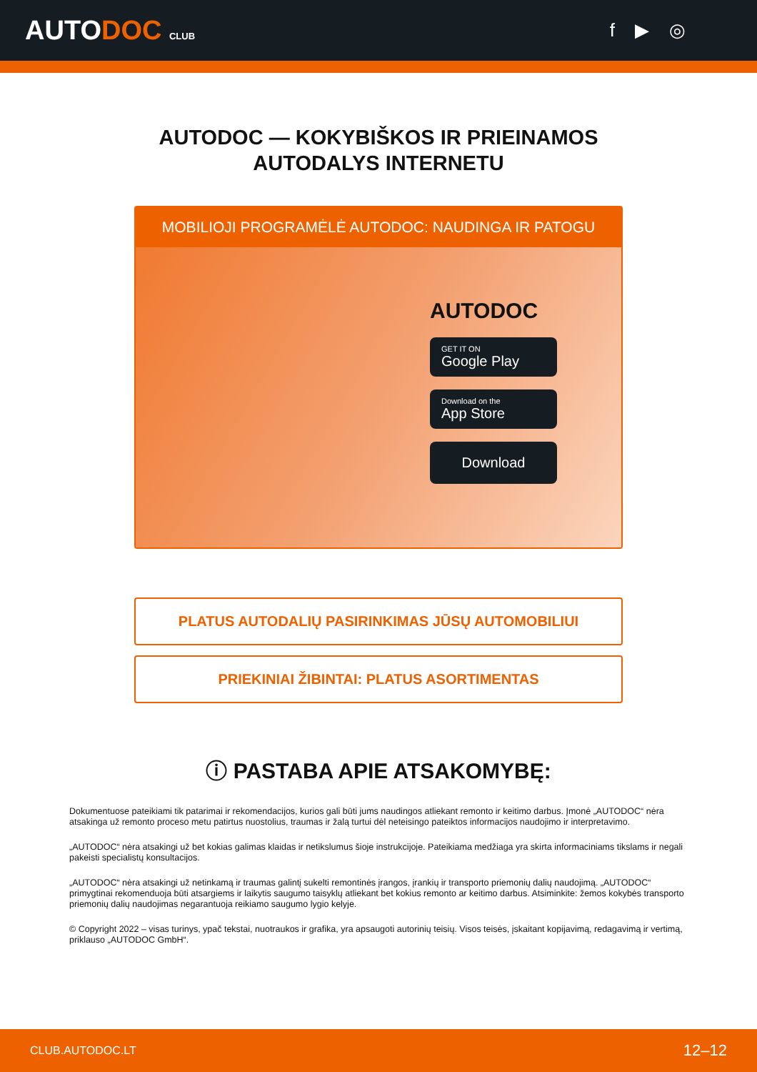AUTODOC CLUB
f ▶ ◎
AUTODOC — KOKYBIŠKOS IR PRIEINAMOS
AUTODALYS INTERNETU
MOBILIOJI PROGRAMĖLĖ AUTODOC: NAUDINGA IR PATOGU
AUTODOC
GET IT ON
Google Play
Download on the
App Store
Download
PLATUS AUTODALIŲ PASIRINKIMAS JŪSŲ AUTOMOBILIUI
PRIEKINIAI ŽIBINTAI: PLATUS ASORTIMENTAS
ⓘ PASTABA APIE ATSAKOMYBĘ:
Dokumentuose pateikiami tik patarimai ir rekomendacijos, kurios gali būti jums naudingos atliekant remonto ir keitimo darbus. Įmonė „AUTODOC“ nėra atsakinga už remonto proceso metu patirtus nuostolius, traumas ir žalą turtui dėl neteisingo pateiktos informacijos naudojimo ir interpretavimo.
„AUTODOC“ nėra atsakingi už bet kokias galimas klaidas ir netikslumus šioje instrukcijoje. Pateikiama medžiaga yra skirta informaciniams tikslams ir negali pakeisti specialistų konsultacijos.
„AUTODOC“ nėra atsakingi už netinkamą ir traumas galintį sukelti remontinės įrangos, įrankių ir transporto priemonių dalių naudojimą. „AUTODOC“ primygtinai rekomenduoja būti atsargiems ir laikytis saugumo taisyklų atliekant bet kokius remonto ar keitimo darbus. Atsiminkite: žemos kokybės transporto priemonių dalių naudojimas negarantuoja reikiamo saugumo lygio kelyje.
© Copyright 2022 – visas turinys, ypač tekstai, nuotraukos ir grafika, yra apsaugoti autorinių teisių. Visos teisės, įskaitant kopijavimą, redagavimą ir vertimą, priklauso „AUTODOC GmbH“.
CLUB.AUTODOC.LT 12–12